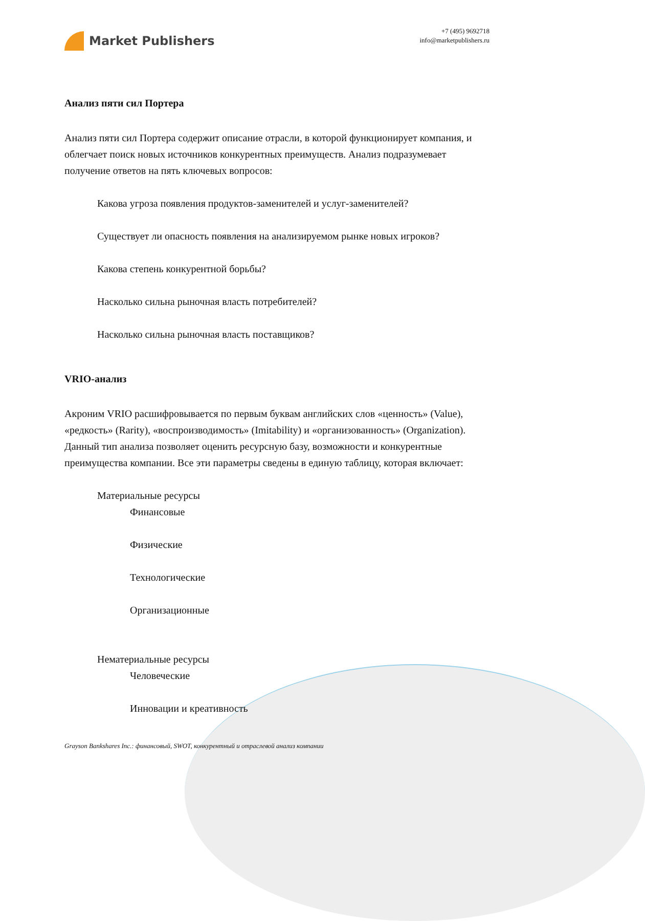Market Publishers
+7 (495) 9692718
info@marketpublishers.ru
Анализ пяти сил Портера
Анализ пяти сил Портера содержит описание отрасли, в которой функционирует компания, и облегчает поиск новых источников конкурентных преимуществ. Анализ подразумевает получение ответов на пять ключевых вопросов:
Какова угроза появления продуктов-заменителей и услуг-заменителей?
Существует ли опасность появления на анализируемом рынке новых игроков?
Какова степень конкурентной борьбы?
Насколько сильна рыночная власть потребителей?
Насколько сильна рыночная власть поставщиков?
VRIO-анализ
Акроним VRIO расшифровывается по первым буквам английских слов «ценность» (Value), «редкость» (Rarity), «воспроизводимость» (Imitability) и «организованность» (Organization). Данный тип анализа позволяет оценить ресурсную базу, возможности и конкурентные преимущества компании. Все эти параметры сведены в единую таблицу, которая включает:
Материальные ресурсы
Финансовые
Физические
Технологические
Организационные
Нематериальные ресурсы
Человеческие
Инновации и креативность
Grayson Bankshares Inc.: финансовый, SWOT, конкурентный и отраслевой анализ компании